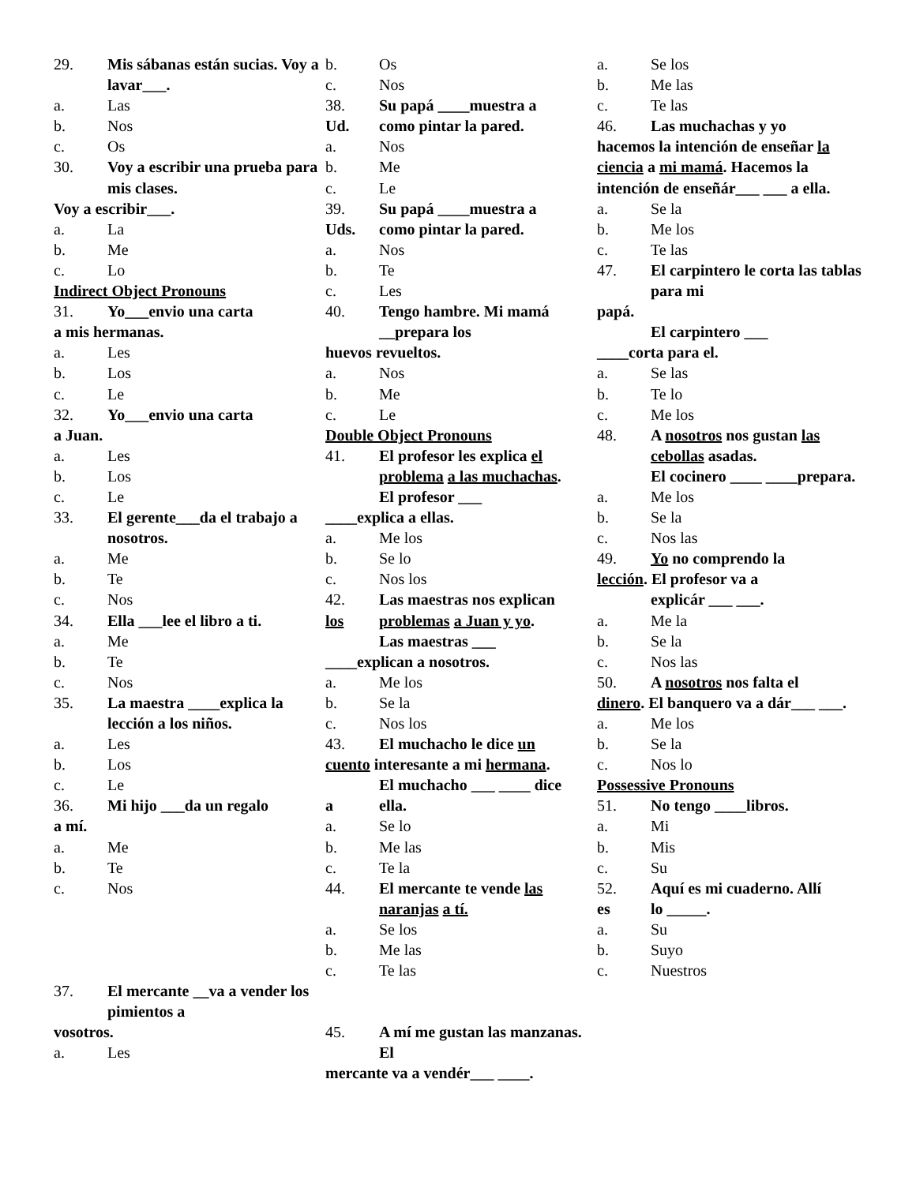29. Mis sábanas están sucias. Voy a lavar___.
a. Las
b. Nos
c. Os
30. Voy a escribir una prueba para mis clases.
Voy a escribir___.
a. La
b. Me
c. Lo
Indirect Object Pronouns
31. Yo___envio una carta
a mis hermanas.
a. Les
b. Los
c. Le
32. Yo___envio una carta
a Juan.
a. Les
b. Los
c. Le
33. El gerente___da el trabajo a nosotros.
a. Me
b. Te
c. Nos
34. Ella ___lee el libro a ti.
a. Me
b. Te
c. Nos
35. La maestra ____explica la lección a los niños.
a. Les
b. Los
c. Le
36. Mi hijo ___da un regalo
a mí.
a. Me
b. Te
c. Nos
37. El mercante __va a vender los pimientos a
vosotros.
a. Les
b. Os
c. Nos
38. Su papá ____muestra a
Ud. como pintar la pared.
a. Nos
b. Me
c. Le
39. Su papá ____muestra a
Uds. como pintar la pared.
a. Nos
b. Te
c. Les
40. Tengo hambre. Mi mamá __prepara los
huevos revueltos.
a. Nos
b. Me
c. Le
Double Object Pronouns
41. El profesor les explica el problema a las muchachas.
El profesor ___
____explica a ellas.
a. Me los
b. Se lo
c. Nos los
42. Las maestras nos explican
los problemas a Juan y yo.
Las maestras ___
____explican a nosotros.
a. Me los
b. Se la
c. Nos los
43. El muchacho le dice un
cuento interesante a mi hermana.
El muchacho ___ ____ dice
a ella.
a. Se lo
b. Me las
c. Te la
44. El mercante te vende las naranjas a tí.
a. Se los
b. Me las
c. Te las
45. A mí me gustan las manzanas. El
mercante va a vendér___ ____.
a. Se los
b. Me las
c. Te las
46. Las muchachas y yo
hacemos la intención de enseñar la ciencia a mi mamá. Hacemos la intención de enseñár___ ___ a ella.
a. Se la
b. Me los
c. Te las
47. El carpintero le corta las tablas para mi
papá.
El carpintero ___
____corta para el.
a. Se las
b. Te lo
c. Me los
48. A nosotros nos gustan las cebollas asadas.
El cocinero ____ ____prepara.
a. Me los
b. Se la
c. Nos las
49. Yo no comprendo la
lección. El profesor va a
explicár ___ ___.
a. Me la
b. Se la
c. Nos las
50. A nosotros nos falta el
dinero. El banquero va a dár___ ___.
a. Me los
b. Se la
c. Nos lo
Possessive Pronouns
51. No tengo ____libros.
a. Mi
b. Mis
c. Su
52. Aquí es mi cuaderno. Allí
es lo _____.
a. Su
b. Suyo
c. Nuestros